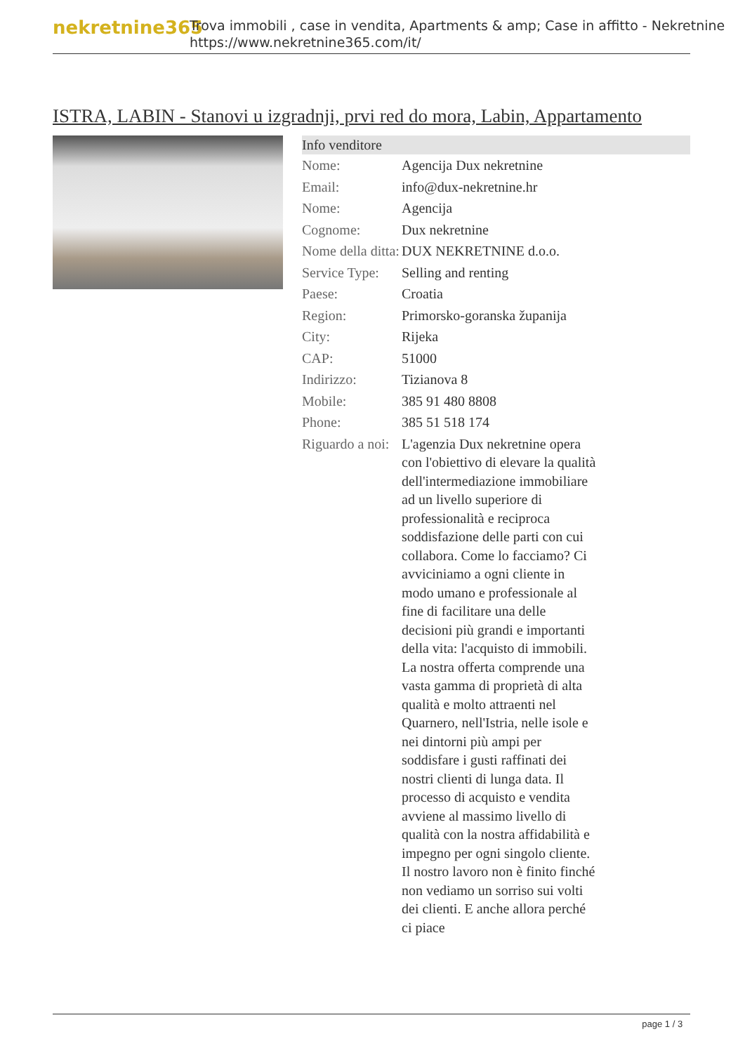nekretnine365
Trova immobili , case in vendita, Apartments & amp; Case in affitto - Nekretnine
https://www.nekretnine365.com/it/
ISTRA, LABIN - Stanovi u izgradnji, prvi red do mora, Labin, Appartamento
| Info venditore | |
| --- | --- |
| Nome: | Agencija Dux nekretnine |
| Email: | info@dux-nekretnine.hr |
| Nome: | Agencija |
| Cognome: | Dux nekretnine |
| Nome della ditta: | DUX NEKRETNINE d.o.o. |
| Service Type: | Selling and renting |
| Paese: | Croatia |
| Region: | Primorsko-goranska županija |
| City: | Rijeka |
| CAP: | 51000 |
| Indirizzo: | Tizianova 8 |
| Mobile: | 385 91 480 8808 |
| Phone: | 385 51 518 174 |
| Riguardo a noi: | L'agenzia Dux nekretnine opera con l'obiettivo di elevare la qualità dell'intermediazione immobiliare ad un livello superiore di professionalità e reciproca soddisfazione delle parti con cui collabora. Come lo facciamo? Ci avviciniamo a ogni cliente in modo umano e professionale al fine di facilitare una delle decisioni più grandi e importanti della vita: l'acquisto di immobili. La nostra offerta comprende una vasta gamma di proprietà di alta qualità e molto attraenti nel Quarnero, nell'Istria, nelle isole e nei dintorni più ampi per soddisfare i gusti raffinati dei nostri clienti di lunga data. Il processo di acquisto e vendita avviene al massimo livello di qualità con la nostra affidabilità e impegno per ogni singolo cliente. Il nostro lavoro non è finito finché non vediamo un sorriso sui volti dei clienti. E anche allora perché ci piace |
page 1 / 3